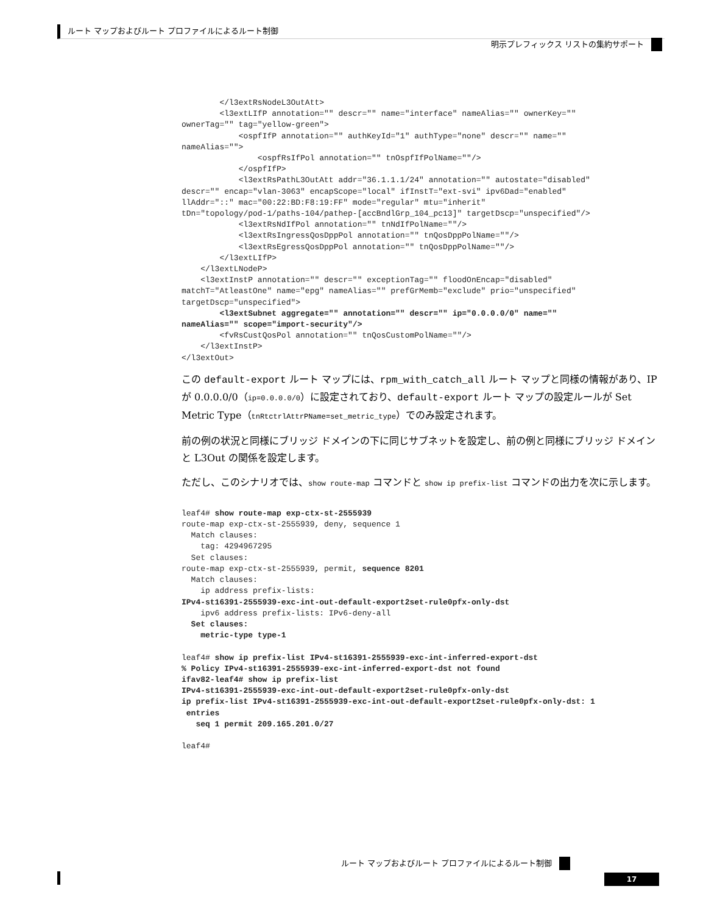ルート マップおよびルート プロファイルによるルート制御
明示プレフィックス リストの集約サポート
        </l3extRsNodeL3OutAtt>
        <l3extLIfP annotation="" descr="" name="interface" nameAlias="" ownerKey=""
ownerTag="" tag="yellow-green">
            <ospfIfP annotation="" authKeyId="1" authType="none" descr="" name=""
nameAlias="">
                <ospfRsIfPol annotation="" tnOspfIfPolName=""/>
            </ospfIfP>
            <l3extRsPathL3OutAtt addr="36.1.1.1/24" annotation="" autostate="disabled"
descr="" encap="vlan-3063" encapScope="local" ifInstT="ext-svi" ipv6Dad="enabled"
llAddr="::" mac="00:22:BD:F8:19:FF" mode="regular" mtu="inherit"
tDn="topology/pod-1/paths-104/pathep-[accBndlGrp_104_pc13]" targetDscp="unspecified"/>
            <l3extRsNdIfPol annotation="" tnNdIfPolName=""/>
            <l3extRsIngressQosDppPol annotation="" tnQosDppPolName=""/>
            <l3extRsEgressQosDppPol annotation="" tnQosDppPolName=""/>
        </l3extLIfP>
    </l3extLNodeP>
    <l3extInstP annotation="" descr="" exceptionTag="" floodOnEncap="disabled"
matchT="AtleastOne" name="epg" nameAlias="" prefGrMemb="exclude" prio="unspecified"
targetDscp="unspecified">
        <l3extSubnet aggregate="" annotation="" descr="" ip="0.0.0.0/0" name=""
nameAlias="" scope="import-security"/>
        <fvRsCustQosPol annotation="" tnQosCustomPolName=""/>
    </l3extInstP>
</l3extOut>
この default-export ルート マップには、rpm_with_catch_all ルート マップと同様の情報があり、IP が 0.0.0.0/0（ip=0.0.0.0/0）に設定されており、default-export ルート マップの設定ルールが Set Metric Type（tnRtctrlAttrPName=set_metric_type）でのみ設定されます。
前の例の状況と同様にブリッジ ドメインの下に同じサブネットを設定し、前の例と同様にブリッジ ドメインと L3Out の関係を設定します。
ただし、このシナリオでは、show route-map コマンドと show ip prefix-list コマンドの出力を次に示します。
leaf4# show route-map exp-ctx-st-2555939
route-map exp-ctx-st-2555939, deny, sequence 1
  Match clauses:
    tag: 4294967295
  Set clauses:
route-map exp-ctx-st-2555939, permit, sequence 8201
  Match clauses:
    ip address prefix-lists:
IPv4-st16391-2555939-exc-int-out-default-export2set-rule0pfx-only-dst
    ipv6 address prefix-lists: IPv6-deny-all
  Set clauses:
    metric-type type-1

leaf4# show ip prefix-list IPv4-st16391-2555939-exc-int-inferred-export-dst
% Policy IPv4-st16391-2555939-exc-int-inferred-export-dst not found
ifav82-leaf4# show ip prefix-list
IPv4-st16391-2555939-exc-int-out-default-export2set-rule0pfx-only-dst
ip prefix-list IPv4-st16391-2555939-exc-int-out-default-export2set-rule0pfx-only-dst: 1
 entries
   seq 1 permit 209.165.201.0/27

leaf4#
ルート マップおよびルート プロファイルによるルート制御
17